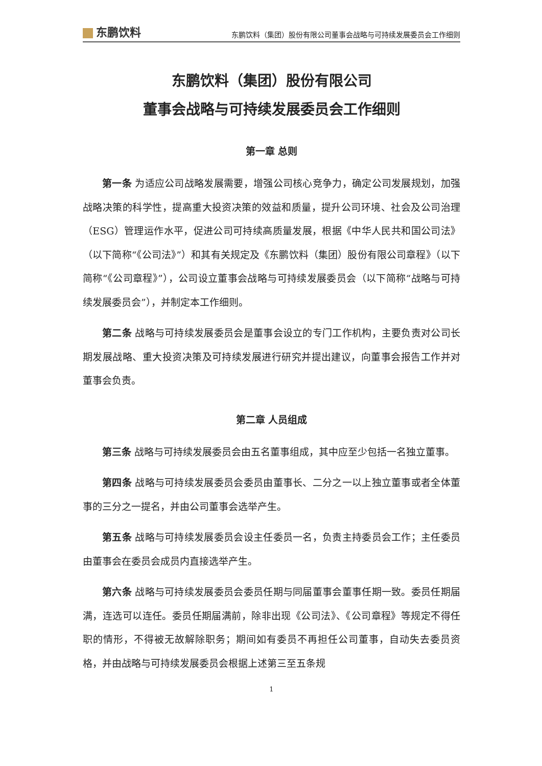东鹏饮料
东鹏饮料（集团）股份有限公司董事会战略与可持续发展委员会工作细则
东鹏饮料（集团）股份有限公司
董事会战略与可持续发展委员会工作细则
第一章 总则
第一条 为适应公司战略发展需要，增强公司核心竞争力，确定公司发展规划，加强战略决策的科学性，提高重大投资决策的效益和质量，提升公司环境、社会及公司治理（ESG）管理运作水平，促进公司可持续高质量发展，根据《中华人民共和国公司法》（以下简称“《公司法》”）和其有关规定及《东鹏饮料（集团）股份有限公司章程》（以下简称“《公司章程》”），公司设立董事会战略与可持续发展委员会（以下简称“战略与可持续发展委员会”），并制定本工作细则。
第二条 战略与可持续发展委员会是董事会设立的专门工作机构，主要负责对公司长期发展战略、重大投资决策及可持续发展进行研究并提出建议，向董事会报告工作并对董事会负责。
第二章 人员组成
第三条 战略与可持续发展委员会由五名董事组成，其中应至少包括一名独立董事。
第四条 战略与可持续发展委员会委员由董事长、二分之一以上独立董事或者全体董事的三分之一提名，并由公司董事会选举产生。
第五条 战略与可持续发展委员会设主任委员一名，负责主持委员会工作；主任委员由董事会在委员会成员内直接选举产生。
第六条 战略与可持续发展委员会委员任期与同届董事会董事任期一致。委员任期届满，连选可以连任。委员任期届满前，除非出现《公司法》、《公司章程》等规定不得任职的情形，不得被无故解除职务；期间如有委员不再担任公司董事，自动失去委员资格，并由战略与可持续发展委员会根据上述第三至五条规
1